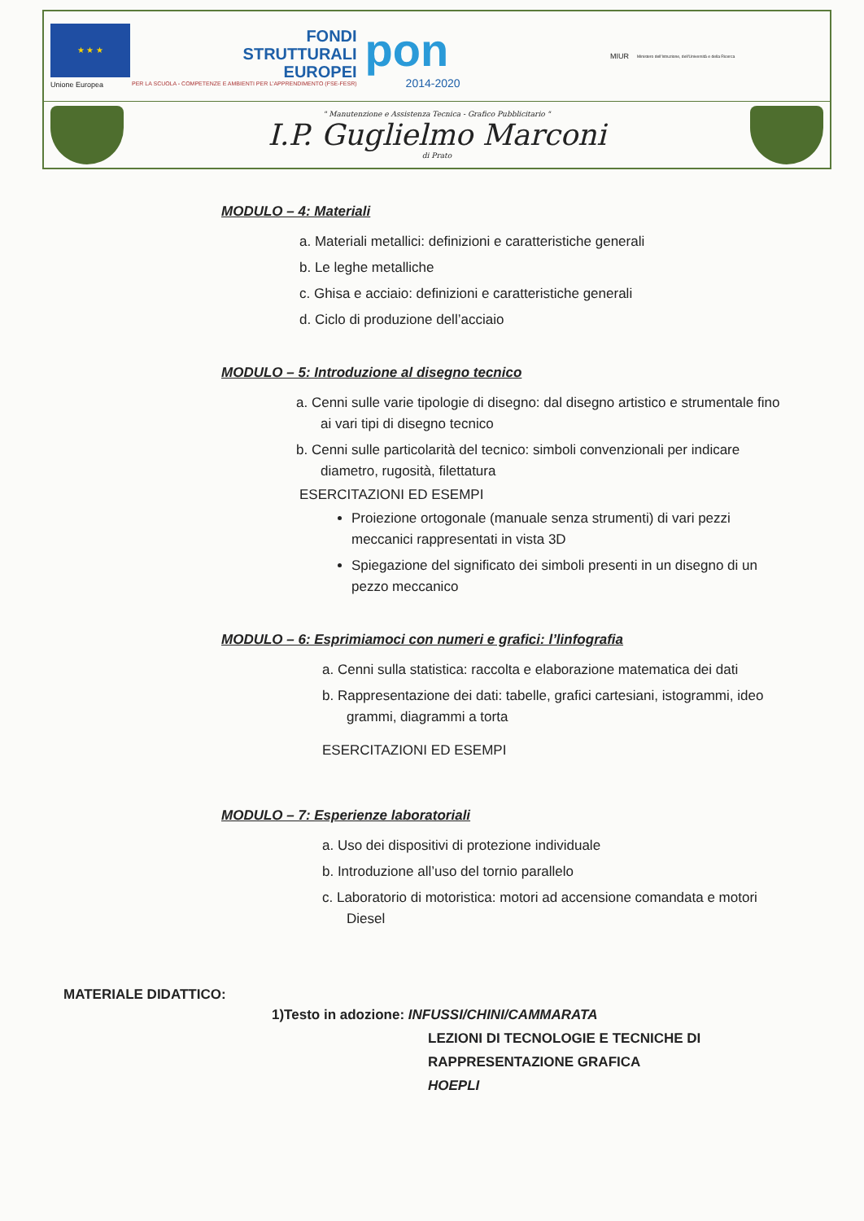★ ★ ★
Unione Europea
FONDI
STRUTTURALI
EUROPEI
PER LA SCUOLA - COMPETENZE E AMBIENTI PER L'APPRENDIMENTO (FSE-FESR)
pon
2014-2020
MIUR
Ministero dell'Istruzione, dell'Università e della Ricerca
" Manutenzione e Assistenza Tecnica - Grafico Pubblicitario "
I.P. Guglielmo Marconi
di Prato
MODULO – 4: Materiali
a. Materiali metallici: definizioni e caratteristiche generali
b. Le leghe metalliche
c. Ghisa e acciaio: definizioni e caratteristiche generali
d. Ciclo di produzione dell’acciaio
MODULO – 5: Introduzione al disegno tecnico
a. Cenni sulle varie tipologie di disegno: dal disegno artistico e strumentale fino ai vari tipi di disegno tecnico
b. Cenni sulle particolarità del tecnico: simboli convenzionali per indicare diametro, rugosità, filettatura
ESERCITAZIONI ED ESEMPI
Proiezione ortogonale (manuale senza strumenti) di vari pezzi meccanici rappresentati in vista 3D
Spiegazione del significato dei simboli presenti in un disegno di un pezzo meccanico
MODULO – 6: Esprimiamoci con numeri e grafici: l’linfografia
a. Cenni sulla statistica: raccolta e elaborazione matematica dei dati
b. Rappresentazione dei dati: tabelle, grafici cartesiani, istogrammi, ideo grammi, diagrammi a torta
ESERCITAZIONI ED ESEMPI
MODULO – 7: Esperienze laboratoriali
a. Uso dei dispositivi di protezione individuale
b. Introduzione all’uso del tornio parallelo
c. Laboratorio di motoristica: motori ad accensione comandata e motori Diesel
MATERIALE DIDATTICO:
1)Testo in adozione: INFUSSI/CHINI/CAMMARATA
LEZIONI DI TECNOLOGIE E TECNICHE DI
RAPPRESENTAZIONE GRAFICA
HOEPLI